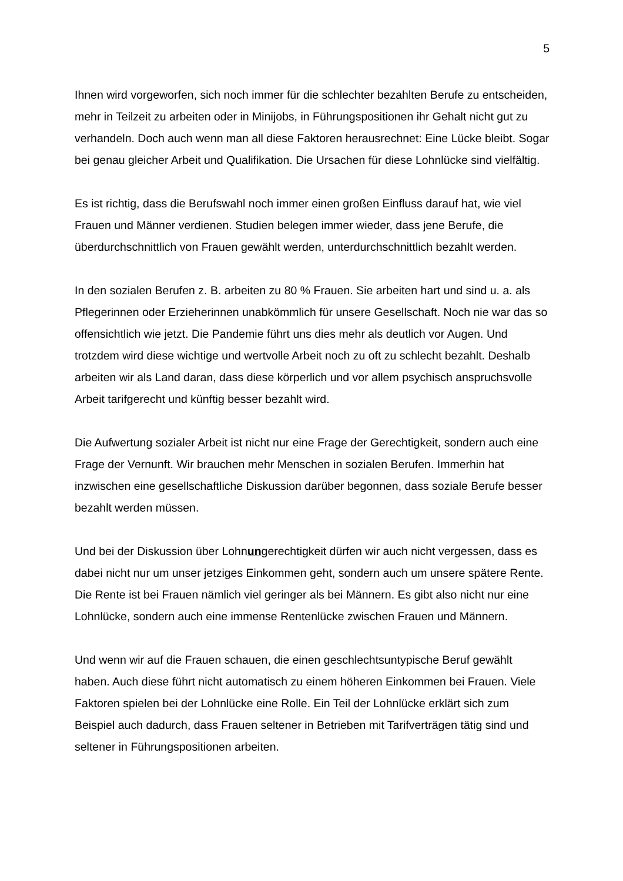5
Ihnen wird vorgeworfen, sich noch immer für die schlechter bezahlten Berufe zu entscheiden, mehr in Teilzeit zu arbeiten oder in Minijobs, in Führungspositionen ihr Gehalt nicht gut zu verhandeln. Doch auch wenn man all diese Faktoren herausrechnet: Eine Lücke bleibt. Sogar bei genau gleicher Arbeit und Qualifikation. Die Ursachen für diese Lohnlücke sind vielfältig.
Es ist richtig, dass die Berufswahl noch immer einen großen Einfluss darauf hat, wie viel Frauen und Männer verdienen. Studien belegen immer wieder, dass jene Berufe, die überdurchschnittlich von Frauen gewählt werden, unterdurchschnittlich bezahlt werden.
In den sozialen Berufen z. B. arbeiten zu 80 % Frauen. Sie arbeiten hart und sind u. a. als Pflegerinnen oder Erzieherinnen unabkömmlich für unsere Gesellschaft. Noch nie war das so offensichtlich wie jetzt. Die Pandemie führt uns dies mehr als deutlich vor Augen. Und trotzdem wird diese wichtige und wertvolle Arbeit noch zu oft zu schlecht bezahlt. Deshalb arbeiten wir als Land daran, dass diese körperlich und vor allem psychisch anspruchsvolle Arbeit tarifgerecht und künftig besser bezahlt wird.
Die Aufwertung sozialer Arbeit ist nicht nur eine Frage der Gerechtigkeit, sondern auch eine Frage der Vernunft. Wir brauchen mehr Menschen in sozialen Berufen. Immerhin hat inzwischen eine gesellschaftliche Diskussion darüber begonnen, dass soziale Berufe besser bezahlt werden müssen.
Und bei der Diskussion über Lohnungerechtigkeit dürfen wir auch nicht vergessen, dass es dabei nicht nur um unser jetziges Einkommen geht, sondern auch um unsere spätere Rente. Die Rente ist bei Frauen nämlich viel geringer als bei Männern. Es gibt also nicht nur eine Lohnlücke, sondern auch eine immense Rentenlücke zwischen Frauen und Männern.
Und wenn wir auf die Frauen schauen, die einen geschlechtsuntypische Beruf gewählt haben. Auch diese führt nicht automatisch zu einem höheren Einkommen bei Frauen. Viele Faktoren spielen bei der Lohnlücke eine Rolle. Ein Teil der Lohnlücke erklärt sich zum Beispiel auch dadurch, dass Frauen seltener in Betrieben mit Tarifverträgen tätig sind und seltener in Führungspositionen arbeiten.